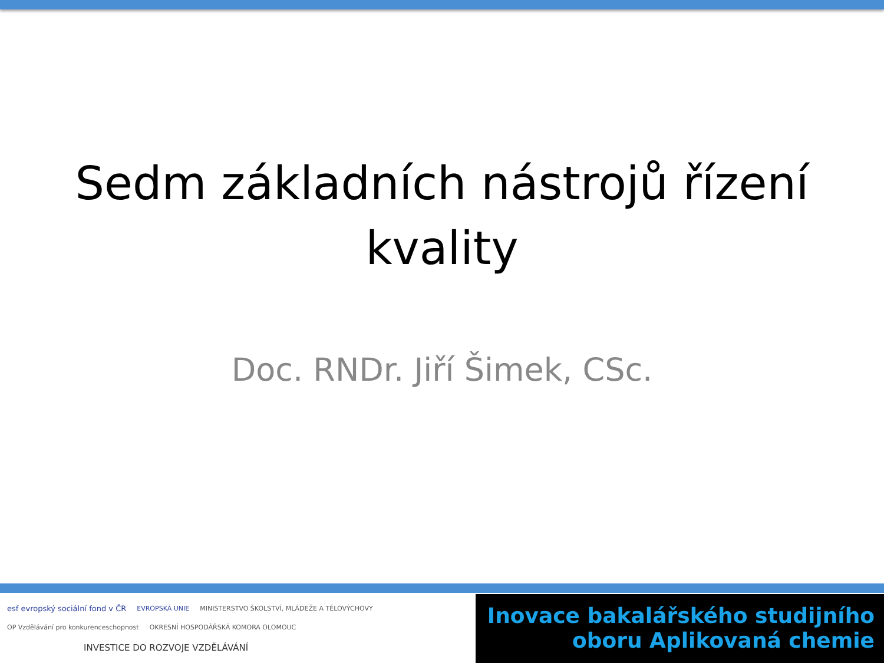Sedm základních nástrojů řízení
kvality
Doc. RNDr. Jiří Šimek, CSc.
esf evropský sociální fond v ČR EVROPSKÁ UNIE MINISTERSTVO ŠKOLSTVÍ, MLÁDEŽE A TĚLOVÝCHOVY OP Vzdělávání pro konkurenceschopnost OKRESNÍ HOSPODÁŘSKÁ KOMORA OLOMOUC
INVESTICE DO ROZVOJE VZDĚLÁVÁNÍ
Inovace bakalářského studijního
oboru Aplikovaná chemie